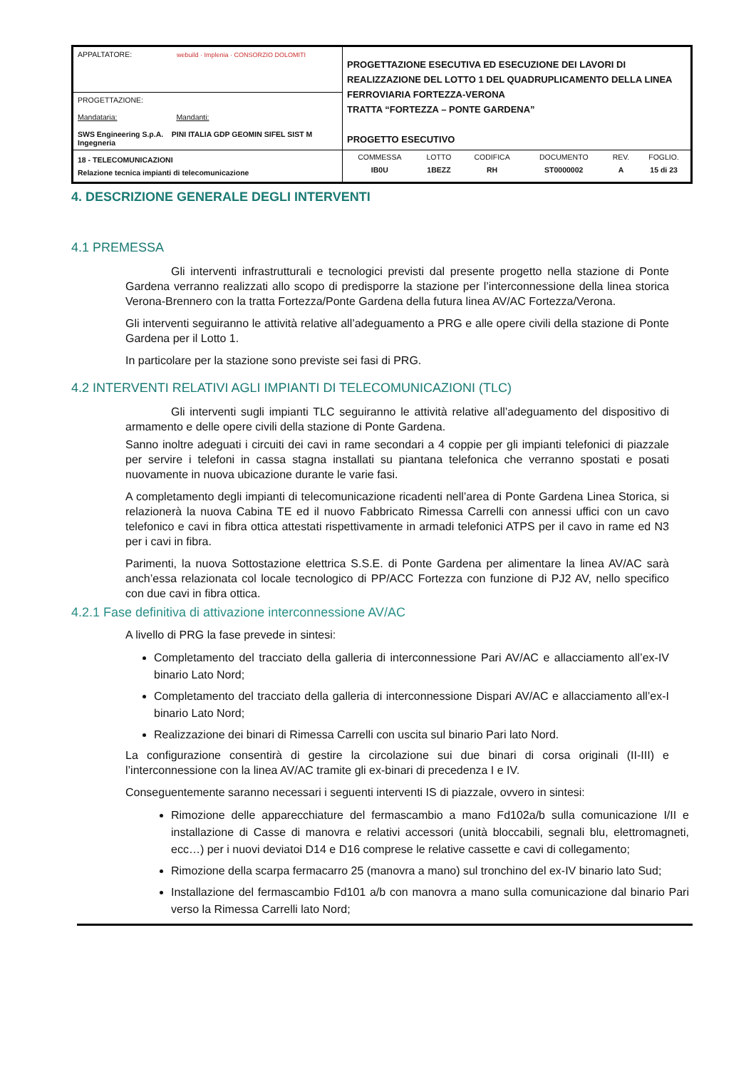| APPALTATORE: webuild · Implenia · CONSORZIO DOLOMITI | PROGETTAZIONE ESECUTIVA ED ESECUZIONE DEI LAVORI DI REALIZZAZIONE DEL LOTTO 1 DEL QUADRUPLICAMENTO DELLA LINEA FERROVIARIA FORTEZZA-VERONA TRATTA “FORTEZZA – PONTE GARDENA” PROGETTO ESECUTIVO |
| PROGETTAZIONE: Mandataria: Mandanti: SWS Engineering S.p.A. PINI ITALIA GDP GEOMIN SIFEL SIST M Ingegneria | |
| 18 - TELECOMUNICAZIONI Relazione tecnica impianti di telecomunicazione | / COMMESSA / LOTTO / CODIFICA / DOCUMENTO / REV. / FOGLIO. / / IB0U / 1BEZZ / RH / ST0000002 / A / 15 di 23 / |
4. DESCRIZIONE GENERALE DEGLI INTERVENTI
4.1 PREMESSA
Gli interventi infrastrutturali e tecnologici previsti dal presente progetto nella stazione di Ponte Gardena verranno realizzati allo scopo di predisporre la stazione per l’interconnessione della linea storica Verona-Brennero con la tratta Fortezza/Ponte Gardena della futura linea AV/AC Fortezza/Verona.
Gli interventi seguiranno le attività relative all’adeguamento a PRG e alle opere civili della stazione di Ponte Gardena per il Lotto 1.
In particolare per la stazione sono previste sei fasi di PRG.
4.2 INTERVENTI RELATIVI AGLI IMPIANTI DI TELECOMUNICAZIONI (TLC)
Gli interventi sugli impianti TLC seguiranno le attività relative all’adeguamento del dispositivo di armamento e delle opere civili della stazione di Ponte Gardena.
Sanno inoltre adeguati i circuiti dei cavi in rame secondari a 4 coppie per gli impianti telefonici di piazzale per servire i telefoni in cassa stagna installati su piantana telefonica che verranno spostati e posati nuovamente in nuova ubicazione durante le varie fasi.
A completamento degli impianti di telecomunicazione ricadenti nell’area di Ponte Gardena Linea Storica, si relazionerà la nuova Cabina TE ed il nuovo Fabbricato Rimessa Carrelli con annessi uffici con un cavo telefonico e cavi in fibra ottica attestati rispettivamente in armadi telefonici ATPS per il cavo in rame ed N3 per i cavi in fibra.
Parimenti, la nuova Sottostazione elettrica S.S.E. di Ponte Gardena per alimentare la linea AV/AC sarà anch’essa relazionata col locale tecnologico di PP/ACC Fortezza con funzione di PJ2 AV, nello specifico con due cavi in fibra ottica.
4.2.1 Fase definitiva di attivazione interconnessione AV/AC
A livello di PRG la fase prevede in sintesi:
Completamento del tracciato della galleria di interconnessione Pari AV/AC e allacciamento all’ex-IV binario Lato Nord;
Completamento del tracciato della galleria di interconnessione Dispari AV/AC e allacciamento all’ex-I binario Lato Nord;
Realizzazione dei binari di Rimessa Carrelli con uscita sul binario Pari lato Nord.
La configurazione consentirà di gestire la circolazione sui due binari di corsa originali (II-III) e l’interconnessione con la linea AV/AC tramite gli ex-binari di precedenza I e IV.
Conseguentemente saranno necessari i seguenti interventi IS di piazzale, ovvero in sintesi:
Rimozione delle apparecchiature del fermascambio a mano Fd102a/b sulla comunicazione I/II e installazione di Casse di manovra e relativi accessori (unità bloccabili, segnali blu, elettromagneti, ecc…) per i nuovi deviatoi D14 e D16 comprese le relative cassette e cavi di collegamento;
Rimozione della scarpa fermacarro 25 (manovra a mano) sul tronchino del ex-IV binario lato Sud;
Installazione del fermascambio Fd101 a/b con manovra a mano sulla comunicazione dal binario Pari verso la Rimessa Carrelli lato Nord;